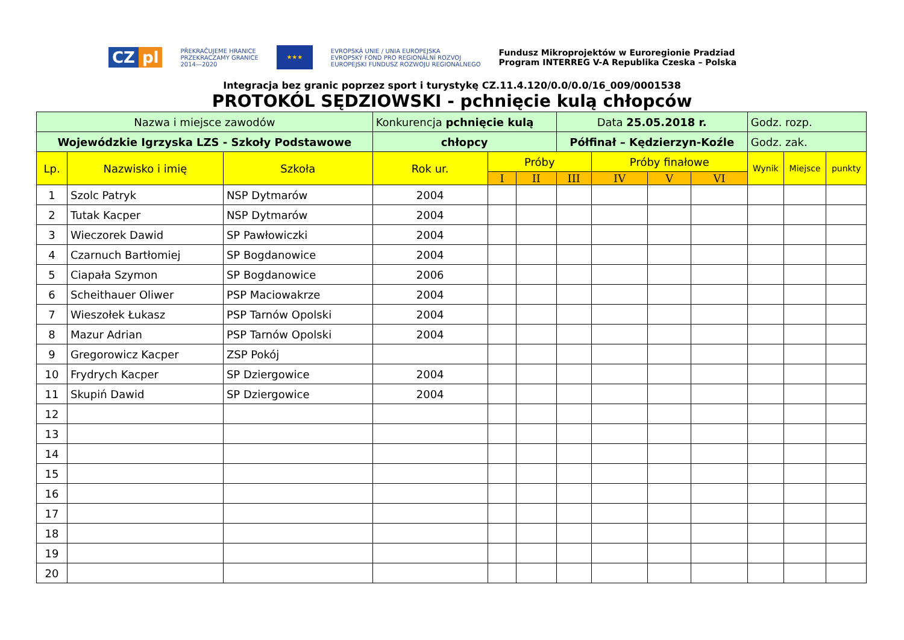CZ pl
PŘEKRAČUJEME HRANICE
PRZEKRACZAMY GRANICE
2014—2020
★★★
EVROPSKÁ UNIE / UNIA EUROPEJSKA
EVROPSKÝ FOND PRO REGIONÁLNÍ ROZVOJ
EUROPEJSKI FUNDUSZ ROZWOJU REGIONALNEGO
Fundusz Mikroprojektów w Euroregionie Pradziad
Program INTERREG V-A Republika Czeska – Polska
Integracja bez granic poprzez sport i turystykę CZ.11.4.120/0.0/0.0/16_009/0001538
PROTOKÓL SĘDZIOWSKI - pchnięcie kulą chłopców
| Nazwa i miejsce zawodów | | | Konkurencja pchnięcie kulą | | | Data 25.05.2018 r. | | | | Godz. rozp. | | |
| Wojewódzkie Igrzyska LZS - Szkoły Podstawowe | | | chłopcy | | | Półfinał – Kędzierzyn-Koźle | | | | Godz. zak. | | |
| Lp. | Nazwisko i imię | Szkoła | Rok ur. | Próby | | | Próby finałowe | | | Wynik | Miejsce | punkty |
| | | | | I | II | III | IV | V | VI | | | |
| 1 | Szolc Patryk | NSP Dytmarów | 2004 | | | | | | | | | |
| 2 | Tutak Kacper | NSP Dytmarów | 2004 | | | | | | | | | |
| 3 | Wieczorek Dawid | SP Pawłowiczki | 2004 | | | | | | | | | |
| 4 | Czarnuch Bartłomiej | SP Bogdanowice | 2004 | | | | | | | | | |
| 5 | Ciapała Szymon | SP Bogdanowice | 2006 | | | | | | | | | |
| 6 | Scheithauer Oliwer | PSP Maciowakrze | 2004 | | | | | | | | | |
| 7 | Wieszołek Łukasz | PSP Tarnów Opolski | 2004 | | | | | | | | | |
| 8 | Mazur Adrian | PSP Tarnów Opolski | 2004 | | | | | | | | | |
| 9 | Gregorowicz Kacper | ZSP Pokój | | | | | | | | | | |
| 10 | Frydrych Kacper | SP Dziergowice | 2004 | | | | | | | | | |
| 11 | Skupiń Dawid | SP Dziergowice | 2004 | | | | | | | | | |
| 12 | | | | | | | | | | | | |
| 13 | | | | | | | | | | | | |
| 14 | | | | | | | | | | | | |
| 15 | | | | | | | | | | | | |
| 16 | | | | | | | | | | | | |
| 17 | | | | | | | | | | | | |
| 18 | | | | | | | | | | | | |
| 19 | | | | | | | | | | | | |
| 20 | | | | | | | | | | | | |